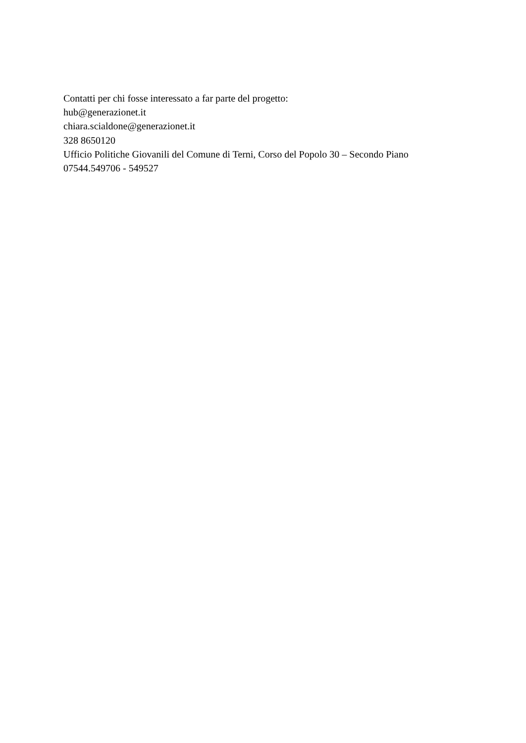Contatti per chi fosse interessato a far parte del progetto:
hub@generazionet.it
chiara.scialdone@generazionet.it
328 8650120
Ufficio Politiche Giovanili del Comune di Terni, Corso del Popolo 30 – Secondo Piano
07544.549706 - 549527